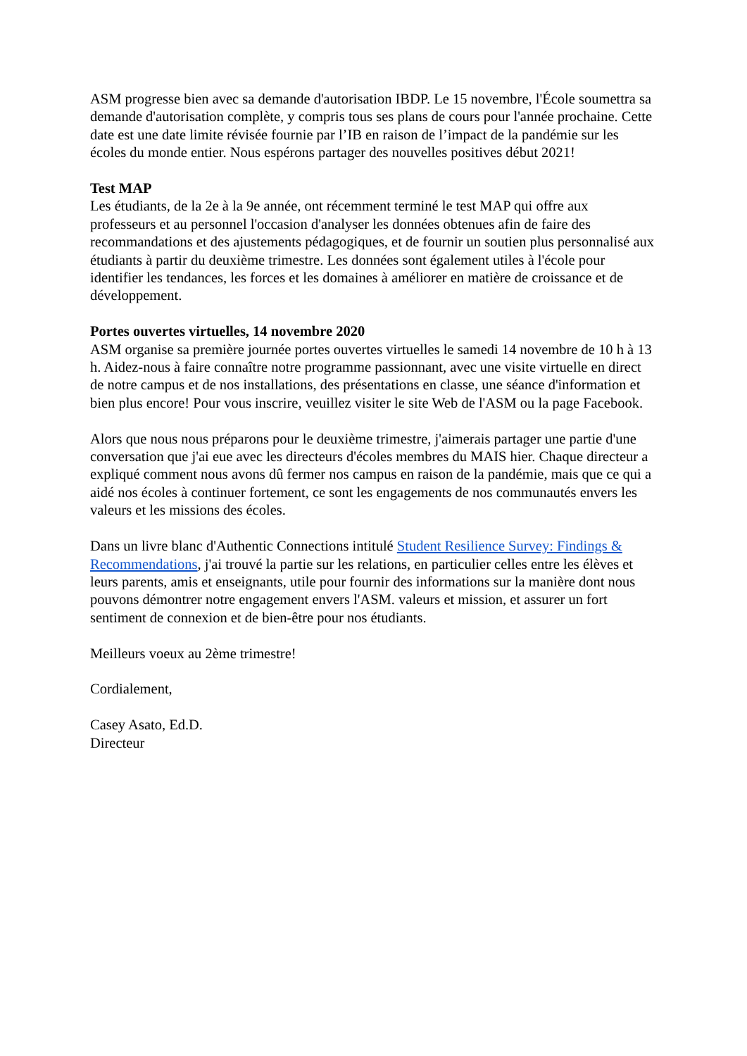ASM progresse bien avec sa demande d'autorisation IBDP. Le 15 novembre, l'École soumettra sa demande d'autorisation complète, y compris tous ses plans de cours pour l'année prochaine. Cette date est une date limite révisée fournie par l’IB en raison de l’impact de la pandémie sur les écoles du monde entier. Nous espérons partager des nouvelles positives début 2021!
Test MAP
Les étudiants, de la 2e à la 9e année, ont récemment terminé le test MAP qui offre aux professeurs et au personnel l'occasion d'analyser les données obtenues afin de faire des recommandations et des ajustements pédagogiques, et de fournir un soutien plus personnalisé aux étudiants à partir du deuxième trimestre. Les données sont également utiles à l'école pour identifier les tendances, les forces et les domaines à améliorer en matière de croissance et de développement.
Portes ouvertes virtuelles, 14 novembre 2020
ASM organise sa première journée portes ouvertes virtuelles le samedi 14 novembre de 10 h à 13 h. Aidez-nous à faire connaître notre programme passionnant, avec une visite virtuelle en direct de notre campus et de nos installations, des présentations en classe, une séance d'information et bien plus encore! Pour vous inscrire, veuillez visiter le site Web de l'ASM ou la page Facebook.
Alors que nous nous préparons pour le deuxième trimestre, j'aimerais partager une partie d'une conversation que j'ai eue avec les directeurs d'écoles membres du MAIS hier. Chaque directeur a expliqué comment nous avons dû fermer nos campus en raison de la pandémie, mais que ce qui a aidé nos écoles à continuer fortement, ce sont les engagements de nos communautés envers les valeurs et les missions des écoles.
Dans un livre blanc d'Authentic Connections intitulé Student Resilience Survey: Findings & Recommendations, j'ai trouvé la partie sur les relations, en particulier celles entre les élèves et leurs parents, amis et enseignants, utile pour fournir des informations sur la manière dont nous pouvons démontrer notre engagement envers l'ASM. valeurs et mission, et assurer un fort sentiment de connexion et de bien-être pour nos étudiants.
Meilleurs voeux au 2ème trimestre!
Cordialement,
Casey Asato, Ed.D.
Directeur